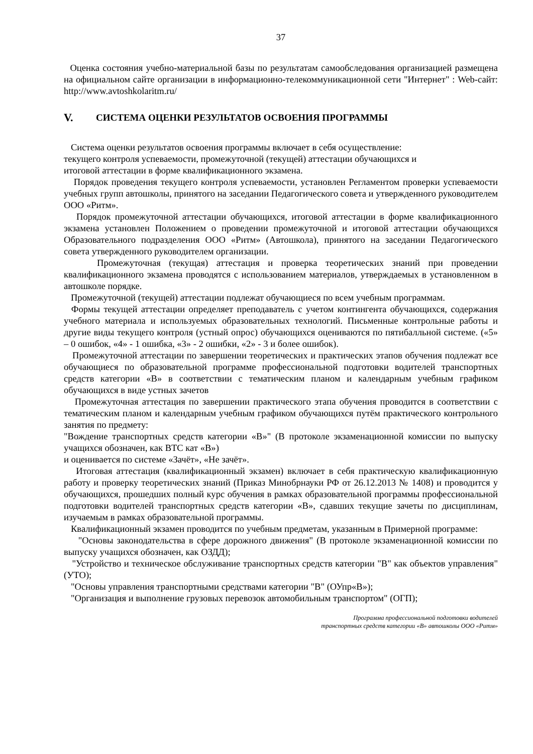37
Оценка состояния учебно-материальной базы по результатам самообследования организацией размещена на официальном сайте организации в информационно-телекоммуникационной сети "Интернет" : Web-сайт: http://www.avtoshkolaritm.ru/
V. СИСТЕМА ОЦЕНКИ РЕЗУЛЬТАТОВ ОСВОЕНИЯ ПРОГРАММЫ
Система оценки результатов освоения программы включает в себя осуществление:
текущего контроля успеваемости, промежуточной (текущей) аттестации обучающихся и
итоговой аттестации в форме квалификационного экзамена.
Порядок проведения текущего контроля успеваемости, установлен Регламентом проверки успеваемости учебных групп автошколы, принятого на заседании Педагогического совета и утвержденного руководителем ООО «Ритм».
Порядок промежуточной аттестации обучающихся, итоговой аттестации в форме квалификационного экзамена установлен Положением о проведении промежуточной и итоговой аттестации обучающихся Образовательного подразделения ООО «Ритм» (Автошкола), принятого на заседании Педагогического совета утвержденного руководителем организации.
Промежуточная (текущая) аттестация и проверка теоретических знаний при проведении квалификационного экзамена проводятся с использованием материалов, утверждаемых в установленном в автошколе порядке.
Промежуточной (текущей) аттестации подлежат обучающиеся по всем учебным программам.
Формы текущей аттестации определяет преподаватель с учетом контингента обучающихся, содержания учебного материала и используемых образовательных технологий. Письменные контрольные работы и другие виды текущего контроля (устный опрос) обучающихся оцениваются по пятибалльной системе. («5» – 0 ошибок, «4» - 1 ошибка, «3» - 2 ошибки, «2» - 3 и более ошибок).
Промежуточной аттестации по завершении теоретических и практических этапов обучения подлежат все обучающиеся по образовательной программе профессиональной подготовки водителей транспортных средств категории «В» в соответствии с тематическим планом и календарным учебным графиком обучающихся в виде устных зачетов
Промежуточная аттестация по завершении практического этапа обучения проводится в соответствии с тематическим планом и календарным учебным графиком обучающихся путём практического контрольного занятия по предмету:
"Вождение транспортных средств категории «В»" (В протоколе экзаменационной комиссии по выпуску учащихся обозначен, как ВТС кат «В»)
и оценивается по системе «Зачёт», «Не зачёт».
Итоговая аттестация (квалификационный экзамен) включает в себя практическую квалификационную работу и проверку теоретических знаний (Приказ Минобрнауки РФ от 26.12.2013 № 1408) и проводится у обучающихся, прошедших полный курс обучения в рамках образовательной программы профессиональной подготовки водителей транспортных средств категории «В», сдавших текущие зачеты по дисциплинам, изучаемым в рамках образовательной программы.
Квалификационный экзамен проводится по учебным предметам, указанным в Примерной программе:
"Основы законодательства в сфере дорожного движения" (В протоколе экзаменационной комиссии по выпуску учащихся обозначен, как ОЗДД);
"Устройство и техническое обслуживание транспортных средств категории "В" как объектов управления" (УТО);
"Основы управления транспортными средствами категории "В" (ОУпр«В»);
"Организация и выполнение грузовых перевозок автомобильным транспортом" (ОГП);
Программа профессиональной подготовки водителей
транспортных средств категории «В» автошколы ООО «Ритм»